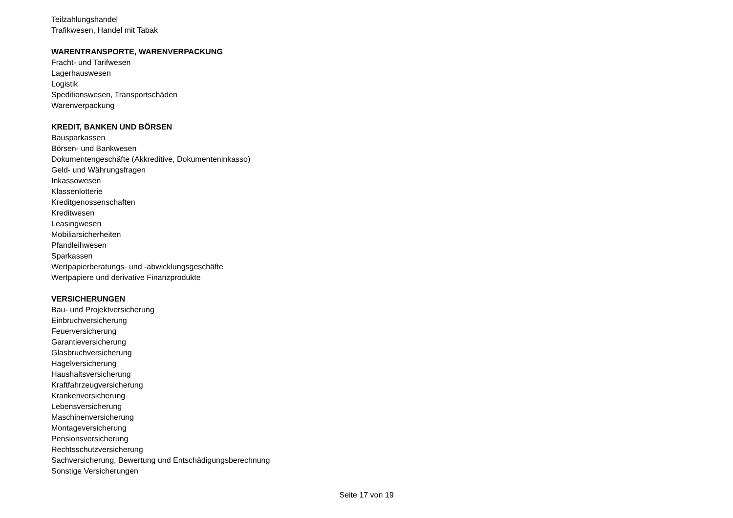Teilzahlungshandel
Trafikwesen, Handel mit Tabak
WARENTRANSPORTE, WARENVERPACKUNG
Fracht- und Tarifwesen
Lagerhauswesen
Logistik
Speditionswesen, Transportschäden
Warenverpackung
KREDIT, BANKEN UND BÖRSEN
Bausparkassen
Börsen- und Bankwesen
Dokumentengeschäfte (Akkreditive, Dokumenteninkasso)
Geld- und Währungsfragen
Inkassowesen
Klassenlotterie
Kreditgenossenschaften
Kreditwesen
Leasingwesen
Mobiliarsicherheiten
Pfandleihwesen
Sparkassen
Wertpapierberatungs- und -abwicklungsgeschäfte
Wertpapiere und derivative Finanzprodukte
VERSICHERUNGEN
Bau- und Projektversicherung
Einbruchversicherung
Feuerversicherung
Garantieversicherung
Glasbruchversicherung
Hagelversicherung
Haushaltsversicherung
Kraftfahrzeugversicherung
Krankenversicherung
Lebensversicherung
Maschinenversicherung
Montageversicherung
Pensionsversicherung
Rechtsschutzversicherung
Sachversicherung, Bewertung und Entschädigungsberechnung
Sonstige Versicherungen
Seite 17 von 19